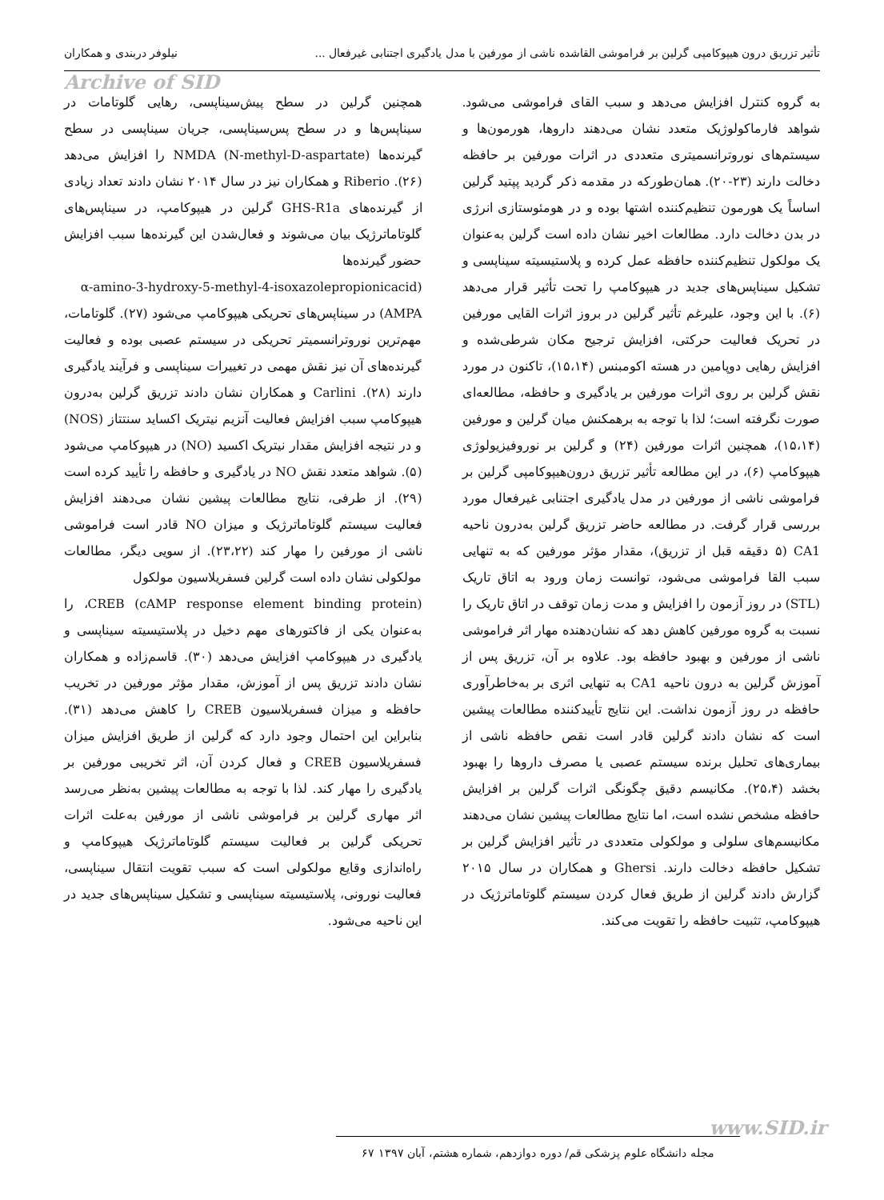تأثیر تزریق درون هیپوکامپی گرلین بر فراموشی القاشده ناشی از مورفین با مدل یادگیری اجتنابی غیرفعال ... نیلوفر دربندی و همکاران
Archive of SID
به گروه کنترل افزایش می‌دهد و سبب القای فراموشی می‌شود. شواهد فارماکولوژیک متعدد نشان می‌دهند داروها، هورمون‌ها و سیستم‌های نوروترانسمیتری متعددی در اثرات مورفین بر حافظه دخالت دارند (۲۳-۲۰). همان‌طورکه در مقدمه ذکر گردید پپتید گرلین اساساً یک هورمون تنظیم‌کننده اشتها بوده و در هومئوستازی انرژی در بدن دخالت دارد. مطالعات اخیر نشان داده است گرلین به‌عنوان یک مولکول تنظیم‌کننده حافظه عمل کرده و پلاستیسیته سیناپسی و تشکیل سیناپس‌های جدید در هیپوکامپ را تحت تأثیر قرار می‌دهد (۶). با این وجود، علیرغم تأثیر گرلین در بروز اثرات القایی مورفین در تحریک فعالیت حرکتی، افزایش ترجیح مکان شرطی‌شده و افزایش رهایی دوپامین در هسته اکومبنس (۱۵،۱۴)، تاکنون در مورد نقش گرلین بر روی اثرات مورفین بر یادگیری و حافظه، مطالعه‌ای صورت نگرفته است؛ لذا با توجه به برهمکنش میان گرلین و مورفین (۱۵،۱۴)، همچنین اثرات مورفین (۲۴) و گرلین بر نوروفیزیولوژی هیپوکامپ (۶)، در این مطالعه تأثیر تزریق درون‌هیپوکامپی گرلین بر فراموشی ناشی از مورفین در مدل یادگیری اجتنابی غیرفعال مورد بررسی قرار گرفت. در مطالعه حاضر تزریق گرلین به‌درون ناحیه CA1 (۵ دقیقه قبل از تزریق)، مقدار مؤثر مورفین که به تنهایی سبب القا فراموشی می‌شود، توانست زمان ورود به اتاق تاریک (STL) در روز آزمون را افزایش و مدت زمان توقف در اتاق تاریک را نسبت به گروه مورفین کاهش دهد که نشان‌دهنده مهار اثر فراموشی ناشی از مورفین و بهبود حافظه بود. علاوه بر آن، تزریق پس از آموزش گرلین به درون ناحیه CA1 به تنهایی اثری بر به‌خاطرآوری حافظه در روز آزمون نداشت. این نتایج تأییدکننده مطالعات پیشین است که نشان دادند گرلین قادر است نقص حافظه ناشی از بیماری‌های تحلیل برنده سیستم عصبی یا مصرف داروها را بهبود بخشد (۲۵،۴). مکانیسم دقیق چگونگی اثرات گرلین بر افزایش حافظه مشخص نشده است، اما نتایج مطالعات پیشین نشان می‌دهند مکانیسم‌های سلولی و مولکولی متعددی در تأثیر افزایش گرلین بر تشکیل حافظه دخالت دارند. Ghersi و همکاران در سال ۲۰۱۵ گزارش دادند گرلین از طریق فعال کردن سیستم گلوتاماترژیک در هیپوکامپ، تثبیت حافظه را تقویت می‌کند.
همچنین گرلین در سطح پیش‌سیناپسی، رهایی گلوتامات در سیناپس‌ها و در سطح پس‌سیناپسی، جریان سیناپسی در سطح گیرنده‌ها (NMDA (N-methyl-D-aspartate را افزایش می‌دهد (۲۶). Riberio و همکاران نیز در سال ۲۰۱۴ نشان دادند تعداد زیادی از گیرنده‌های GHS-R1a گرلین در هیپوکامپ، در سیناپس‌های گلوتاماترژیک بیان می‌شوند و فعال‌شدن این گیرنده‌ها سبب افزایش حضور گیرنده‌ها
(α-amino-3-hydroxy-5-methyl-4-isoxazolepropionicacid AMPA) در سیناپس‌های تحریکی هیپوکامپ می‌شود (۲۷). گلوتامات، مهم‌ترین نوروترانسمیتر تحریکی در سیستم عصبی بوده و فعالیت گیرنده‌های آن نیز نقش مهمی در تغییرات سیناپسی و فرآیند یادگیری دارند (۲۸). Carlini و همکاران نشان دادند تزریق گرلین به‌درون هیپوکامپ سبب افزایش فعالیت آنزیم نیتریک اکساید سنتتاز (NOS) و در نتیجه افزایش مقدار نیتریک اکسید (NO) در هیپوکامپ می‌شود (۵). شواهد متعدد نقش NO در یادگیری و حافظه را تأیید کرده است (۲۹). از طرفی، نتایج مطالعات پیشین نشان می‌دهند افزایش فعالیت سیستم گلوتاماترژیک و میزان NO قادر است فراموشی ناشی از مورفین را مهار کند (۲۳،۲۲). از سویی دیگر، مطالعات مولکولی نشان داده است گرلین فسفریلاسیون مولکول
CREB (cAMP response element binding protein)، را به‌عنوان یکی از فاکتورهای مهم دخیل در پلاستیسیته سیناپسی و یادگیری در هیپوکامپ افزایش می‌دهد (۳۰). قاسم‌زاده و همکاران نشان دادند تزریق پس از آموزش، مقدار مؤثر مورفین در تخریب حافظه و میزان فسفریلاسیون CREB را کاهش می‌دهد (۳۱). بنابراین این احتمال وجود دارد که گرلین از طریق افزایش میزان فسفریلاسیون CREB و فعال کردن آن، اثر تخریبی مورفین بر یادگیری را مهار کند. لذا با توجه به مطالعات پیشین به‌نظر می‌رسد اثر مهاری گرلین بر فراموشی ناشی از مورفین به‌علت اثرات تحریکی گرلین بر فعالیت سیستم گلوتاماترژیک هیپوکامپ و راه‌اندازی وقایع مولکولی است که سبب تقویت انتقال سیناپسی، فعالیت نورونی، پلاستیسیته سیناپسی و تشکیل سیناپس‌های جدید در این ناحیه می‌شود.
www.SID.ir
مجله دانشگاه علوم پزشکی قم/ دوره دوازدهم، شماره هشتم، آبان ۱۳۹۷ ۶۷